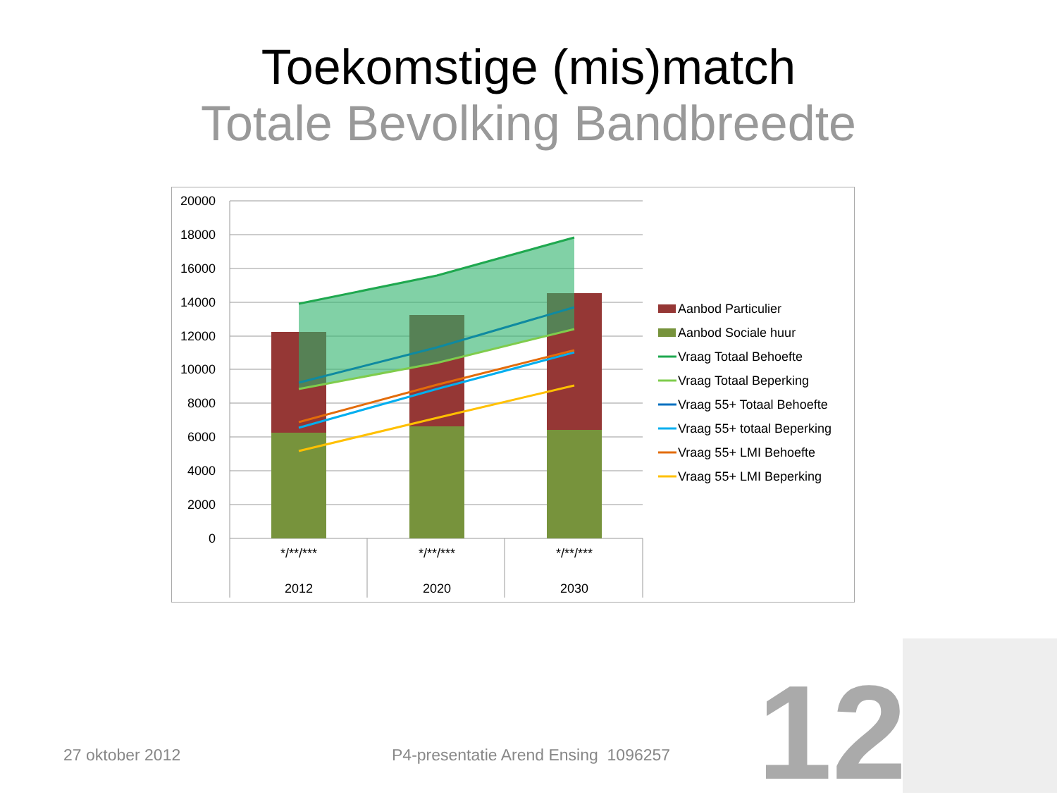Toekomstige (mis)match
Totale Bevolking Bandbreedte
20000
18000
16000
14000
12000
10000
8000
6000
4000
2000
0
*/**/***
2012
*/**/***
2020
*/**/***
2030
Aanbod Particulier
Aanbod Sociale huur
Vraag Totaal Behoefte
Vraag Totaal Beperking
Vraag 55+ Totaal Behoefte
Vraag 55+ totaal Beperking
Vraag 55+ LMI Behoefte
Vraag 55+ LMI Beperking
27 oktober 2012
P4-presentatie Arend Ensing 1096257
12